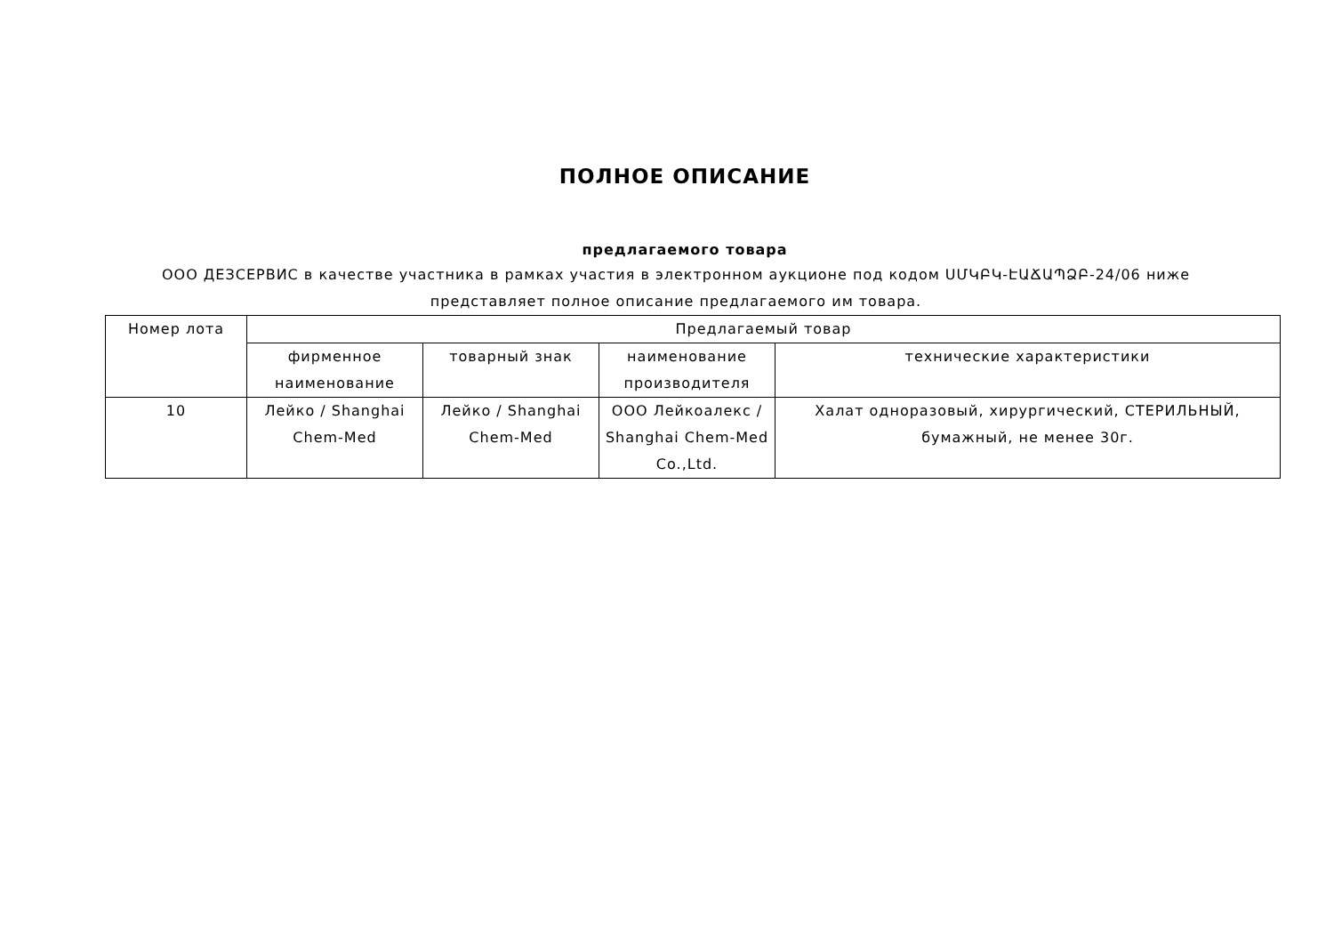ПОЛНОЕ ОПИСАНИЕ
предлагаемого товара
ООО ДЕЗСЕРВИС в качестве участника в рамках участия в электронном аукционе под кодом ՍՄԿԲԿ-ԷԱՃԱՊՁԲ-24/06 ниже представляет полное описание предлагаемого им товара.
| Номер лота | Предлагаемый товар | | | |
| --- | --- | --- | --- | --- |
| | фирменное наименование | товарный знак | наименование производителя | технические характеристики |
| 10 | Лейко / Shanghai Chem-Med | Лейко / Shanghai Chem-Med | ООО Лейкоалекс / Shanghai Chem-Med Co.,Ltd. | Халат одноразовый, хирургический, СТЕРИЛЬНЫЙ, бумажный, не менее 30г. |